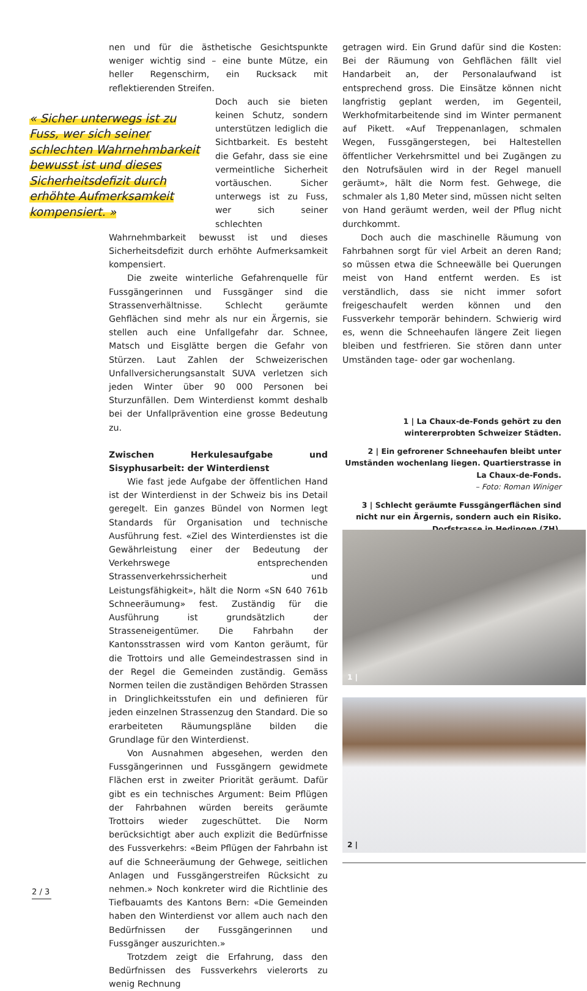nen und für die ästhetische Gesichtspunkte weniger wichtig sind – eine bunte Mütze, ein heller Regenschirm, ein Rucksack mit reflektierenden Streifen.
« Sicher unterwegs ist zu Fuss, wer sich seiner schlechten Wahrnehmbarkeit bewusst ist und dieses Sicherheitsdefizit durch erhöhte Aufmerksamkeit kompensiert. »
Doch auch sie bieten keinen Schutz, sondern unterstützen lediglich die Sichtbarkeit. Es besteht die Gefahr, dass sie eine vermeintliche Sicherheit vortäuschen. Sicher unterwegs ist zu Fuss, wer sich seiner schlechten Wahrnehmbarkeit bewusst ist und dieses Sicherheitsdefizit durch erhöhte Aufmerksamkeit kompensiert.
Die zweite winterliche Gefahrenquelle für Fussgängerinnen und Fussgänger sind die Strassenverhältnisse. Schlecht geräumte Gehflächen sind mehr als nur ein Ärgernis, sie stellen auch eine Unfallgefahr dar. Schnee, Matsch und Eisglätte bergen die Gefahr von Stürzen. Laut Zahlen der Schweizerischen Unfallversicherungsanstalt SUVA verletzen sich jeden Winter über 90 000 Personen bei Sturzunfällen. Dem Winterdienst kommt deshalb bei der Unfallprävention eine grosse Bedeutung zu.
Zwischen Herkulesaufgabe und Sisyphusarbeit: der Winterdienst
Wie fast jede Aufgabe der öffentlichen Hand ist der Winterdienst in der Schweiz bis ins Detail geregelt. Ein ganzes Bündel von Normen legt Standards für Organisation und technische Ausführung fest. «Ziel des Winterdienstes ist die Gewährleistung einer der Bedeutung der Verkehrswege entsprechenden Strassenverkehrssicherheit und Leistungsfähigkeit», hält die Norm «SN 640 761b Schneeräumung» fest. Zuständig für die Ausführung ist grundsätzlich der Strasseneigentümer. Die Fahrbahn der Kantonsstrassen wird vom Kanton geräumt, für die Trottoirs und alle Gemeindestrassen sind in der Regel die Gemeinden zuständig. Gemäss Normen teilen die zuständigen Behörden Strassen in Dringlichkeitsstufen ein und definieren für jeden einzelnen Strassenzug den Standard. Die so erarbeiteten Räumungspläne bilden die Grundlage für den Winterdienst.
Von Ausnahmen abgesehen, werden den Fussgängerinnen und Fussgängern gewidmete Flächen erst in zweiter Priorität geräumt. Dafür gibt es ein technisches Argument: Beim Pflügen der Fahrbahnen würden bereits geräumte Trottoirs wieder zugeschüttet. Die Norm berücksichtigt aber auch explizit die Bedürfnisse des Fussverkehrs: «Beim Pflügen der Fahrbahn ist auf die Schneeräumung der Gehwege, seitlichen Anlagen und Fussgängerstreifen Rücksicht zu nehmen.» Noch konkreter wird die Richtlinie des Tiefbauamts des Kantons Bern: «Die Gemeinden haben den Winterdienst vor allem auch nach den Bedürfnissen der Fussgängerinnen und Fussgänger auszurichten.»
Trotzdem zeigt die Erfahrung, dass den Bedürfnissen des Fussverkehrs vielerorts zu wenig Rechnung
getragen wird. Ein Grund dafür sind die Kosten: Bei der Räumung von Gehflächen fällt viel Handarbeit an, der Personalaufwand ist entsprechend gross. Die Einsätze können nicht langfristig geplant werden, im Gegenteil, Werkhofmitarbeitende sind im Winter permanent auf Pikett. «Auf Treppenanlagen, schmalen Wegen, Fussgängerstegen, bei Haltestellen öffentlicher Verkehrsmittel und bei Zugängen zu den Notrufsäulen wird in der Regel manuell geräumt», hält die Norm fest. Gehwege, die schmaler als 1,80 Meter sind, müssen nicht selten von Hand geräumt werden, weil der Pflug nicht durchkommt.
Doch auch die maschinelle Räumung von Fahrbahnen sorgt für viel Arbeit an deren Rand; so müssen etwa die Schneewälle bei Querungen meist von Hand entfernt werden. Es ist verständlich, dass sie nicht immer sofort freigeschaufelt werden können und den Fussverkehr temporär behindern. Schwierig wird es, wenn die Schneehaufen längere Zeit liegen bleiben und festfrieren. Sie stören dann unter Umständen tage- oder gar wochenlang.
1 | La Chaux-de-Fonds gehört zu den wintererprobten Schweizer Städten.
2 | Ein gefrorener Schneehaufen bleibt unter Umständen wochenlang liegen. Quartierstrasse in La Chaux-de-Fonds.
– Foto: Roman Winiger
3 | Schlecht geräumte Fussgängerflächen sind nicht nur ein Ärgernis, sondern auch ein Risiko. Dorfstrasse in Hedingen (ZH).
1 |
2 |
2 / 3